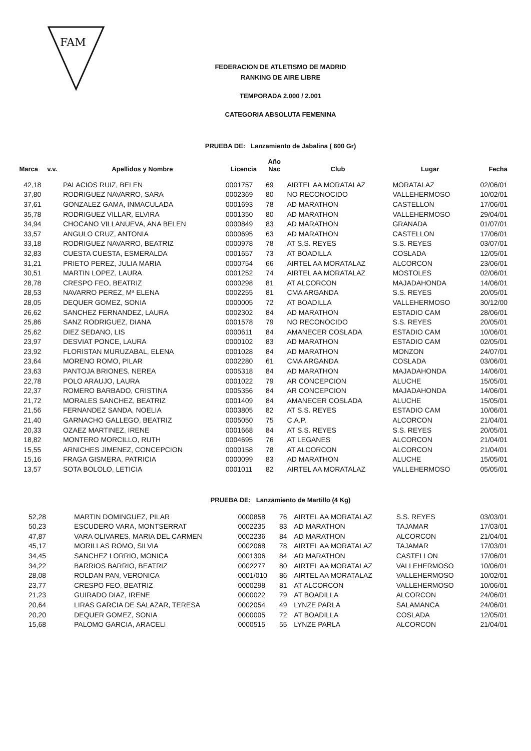FAM
FEDERACION DE ATLETISMO DE MADRID
RANKING DE AIRE LIBRE
TEMPORADA 2.000 / 2.001
CATEGORIA ABSOLUTA FEMENINA
PRUEBA DE: Lanzamiento de Jabalina ( 600 Gr)
| Marca | v.v. | Apellidos y Nombre | Licencia | Año Nac | Club | Lugar | Fecha |
| --- | --- | --- | --- | --- | --- | --- | --- |
| 42,18 | | PALACIOS RUIZ, BELEN | 0001757 | 69 | AIRTEL AA MORATALAZ | MORATALAZ | 02/06/01 |
| 37,80 | | RODRIGUEZ NAVARRO, SARA | 0002369 | 80 | NO RECONOCIDO | VALLEHERMOSO | 10/02/01 |
| 37,61 | | GONZALEZ GAMA, INMACULADA | 0001693 | 78 | AD MARATHON | CASTELLON | 17/06/01 |
| 35,78 | | RODRIGUEZ VILLAR, ELVIRA | 0001350 | 80 | AD MARATHON | VALLEHERMOSO | 29/04/01 |
| 34,94 | | CHOCANO VILLANUEVA, ANA BELEN | 0000849 | 83 | AD MARATHON | GRANADA | 01/07/01 |
| 33,57 | | ANGULO CRUZ, ANTONIA | 0000695 | 63 | AD MARATHON | CASTELLON | 17/06/01 |
| 33,18 | | RODRIGUEZ NAVARRO, BEATRIZ | 0000978 | 78 | AT S.S. REYES | S.S. REYES | 03/07/01 |
| 32,83 | | CUESTA CUESTA, ESMERALDA | 0001657 | 73 | AT BOADILLA | COSLADA | 12/05/01 |
| 31,21 | | PRIETO PEREZ, JULIA MARIA | 0000754 | 66 | AIRTEL AA MORATALAZ | ALCORCON | 23/06/01 |
| 30,51 | | MARTIN LOPEZ, LAURA | 0001252 | 74 | AIRTEL AA MORATALAZ | MOSTOLES | 02/06/01 |
| 28,78 | | CRESPO FEO, BEATRIZ | 0000298 | 81 | AT ALCORCON | MAJADAHONDA | 14/06/01 |
| 28,53 | | NAVARRO PEREZ, Mª ELENA | 0002255 | 81 | CMA ARGANDA | S.S. REYES | 20/05/01 |
| 28,05 | | DEQUER GOMEZ, SONIA | 0000005 | 72 | AT BOADILLA | VALLEHERMOSO | 30/12/00 |
| 26,62 | | SANCHEZ FERNANDEZ, LAURA | 0002302 | 84 | AD MARATHON | ESTADIO CAM | 28/06/01 |
| 25,86 | | SANZ RODRIGUEZ, DIANA | 0001578 | 79 | NO RECONOCIDO | S.S. REYES | 20/05/01 |
| 25,62 | | DIEZ SEDANO, LIS | 0000611 | 84 | AMANECER COSLADA | ESTADIO CAM | 10/06/01 |
| 23,97 | | DESVIAT PONCE, LAURA | 0000102 | 83 | AD MARATHON | ESTADIO CAM | 02/05/01 |
| 23,92 | | FLORISTAN MURUZABAL, ELENA | 0001028 | 84 | AD MARATHON | MONZON | 24/07/01 |
| 23,64 | | MORENO ROMO, PILAR | 0002280 | 61 | CMA ARGANDA | COSLADA | 03/06/01 |
| 23,63 | | PANTOJA BRIONES, NEREA | 0005318 | 84 | AD MARATHON | MAJADAHONDA | 14/06/01 |
| 22,78 | | POLO ARAUJO, LAURA | 0001022 | 79 | AR CONCEPCION | ALUCHE | 15/05/01 |
| 22,37 | | ROMERO BARBADO, CRISTINA | 0005356 | 84 | AR CONCEPCION | MAJADAHONDA | 14/06/01 |
| 21,72 | | MORALES SANCHEZ, BEATRIZ | 0001409 | 84 | AMANECER COSLADA | ALUCHE | 15/05/01 |
| 21,56 | | FERNANDEZ SANDA, NOELIA | 0003805 | 82 | AT S.S. REYES | ESTADIO CAM | 10/06/01 |
| 21,40 | | GARNACHO GALLEGO, BEATRIZ | 0005050 | 75 | C.A.P. | ALCORCON | 21/04/01 |
| 20,33 | | OZAEZ MARTINEZ, IRENE | 0001668 | 84 | AT S.S. REYES | S.S. REYES | 20/05/01 |
| 18,82 | | MONTERO MORCILLO, RUTH | 0004695 | 76 | AT LEGANES | ALCORCON | 21/04/01 |
| 15,55 | | ARNICHES JIMENEZ, CONCEPCION | 0000158 | 78 | AT ALCORCON | ALCORCON | 21/04/01 |
| 15,16 | | FRAGA GISMERA, PATRICIA | 0000099 | 83 | AD MARATHON | ALUCHE | 15/05/01 |
| 13,57 | | SOTA BOLOLO, LETICIA | 0001011 | 82 | AIRTEL AA MORATALAZ | VALLEHERMOSO | 05/05/01 |
PRUEBA DE: Lanzamiento de Martillo (4 Kg)
| 52,28 | | MARTIN DOMINGUEZ, PILAR | 0000858 | 76 | AIRTEL AA MORATALAZ | S.S. REYES | 03/03/01 |
| 50,23 | | ESCUDERO VARA, MONTSERRAT | 0002235 | 83 | AD MARATHON | TAJAMAR | 17/03/01 |
| 47,87 | | VARA OLIVARES, MARIA DEL CARMEN | 0002236 | 84 | AD MARATHON | ALCORCON | 21/04/01 |
| 45,17 | | MORILLAS ROMO, SILVIA | 0002068 | 78 | AIRTEL AA MORATALAZ | TAJAMAR | 17/03/01 |
| 34,45 | | SANCHEZ LORRIO, MONICA | 0001306 | 84 | AD MARATHON | CASTELLON | 17/06/01 |
| 34,22 | | BARRIOS BARRIO, BEATRIZ | 0002277 | 80 | AIRTEL AA MORATALAZ | VALLEHERMOSO | 10/06/01 |
| 28,08 | | ROLDAN PAN, VERONICA | 0001/010 | 86 | AIRTEL AA MORATALAZ | VALLEHERMOSO | 10/02/01 |
| 23,77 | | CRESPO FEO, BEATRIZ | 0000298 | 81 | AT ALCORCON | VALLEHERMOSO | 10/06/01 |
| 21,23 | | GUIRADO DIAZ, IRENE | 0000022 | 79 | AT BOADILLA | ALCORCON | 24/06/01 |
| 20,64 | | LIRAS GARCIA DE SALAZAR, TERESA | 0002054 | 49 | LYNZE PARLA | SALAMANCA | 24/06/01 |
| 20,20 | | DEQUER GOMEZ, SONIA | 0000005 | 72 | AT BOADILLA | COSLADA | 12/05/01 |
| 15,68 | | PALOMO GARCIA, ARACELI | 0000515 | 55 | LYNZE PARLA | ALCORCON | 21/04/01 |